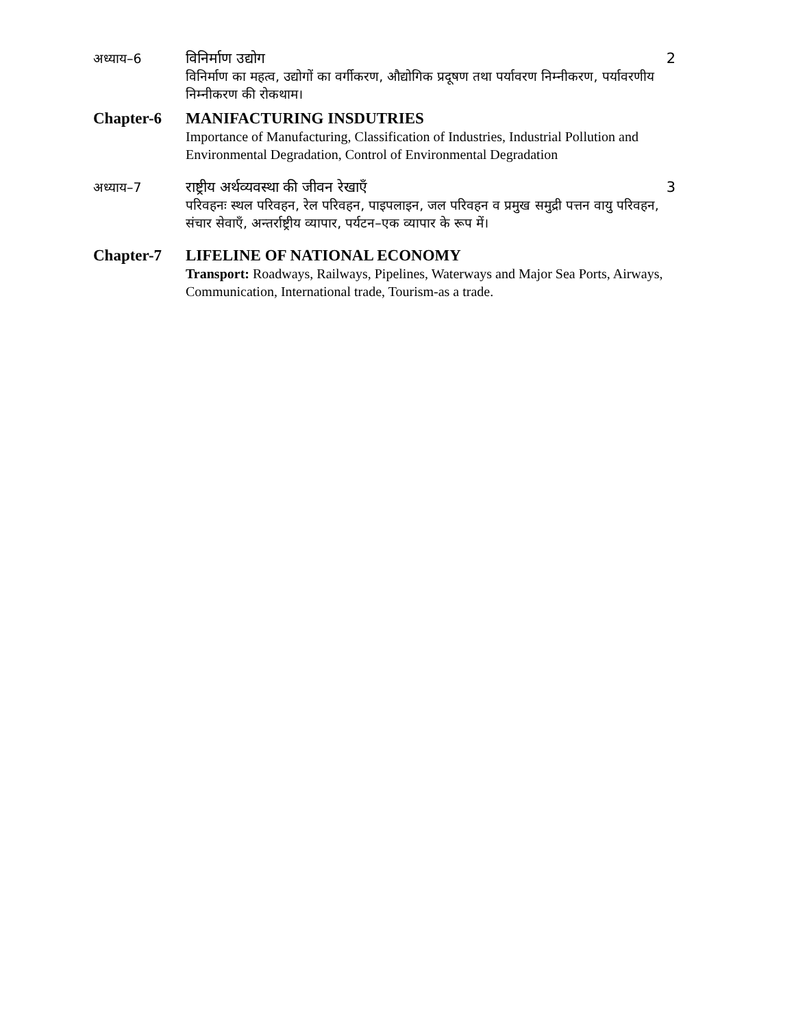अध्याय–6 विनिर्माण उद्योग 2
विनिर्माण का महत्व, उद्योगों का वर्गीकरण, औद्योगिक प्रदूषण तथा पर्यावरण निम्नीकरण, पर्यावरणीय निम्नीकरण की रोकथाम।
Chapter-6 MANIFACTURING INSDUTRIES
Importance of Manufacturing, Classification of Industries, Industrial Pollution and Environmental Degradation, Control of Environmental Degradation
अध्याय–7 राष्ट्रीय अर्थव्यवस्था की जीवन रेखाएँ 3
परिवहनः स्थल परिवहन, रेल परिवहन, पाइपलाइन, जल परिवहन व प्रमुख समुद्री पत्तन वायु परिवहन, संचार सेवाएँ, अन्तर्राष्ट्रीय व्यापार, पर्यटन–एक व्यापार के रूप में।
Chapter-7 LIFELINE OF NATIONAL ECONOMY
Transport: Roadways, Railways, Pipelines, Waterways and Major Sea Ports, Airways, Communication, International trade, Tourism-as a trade.